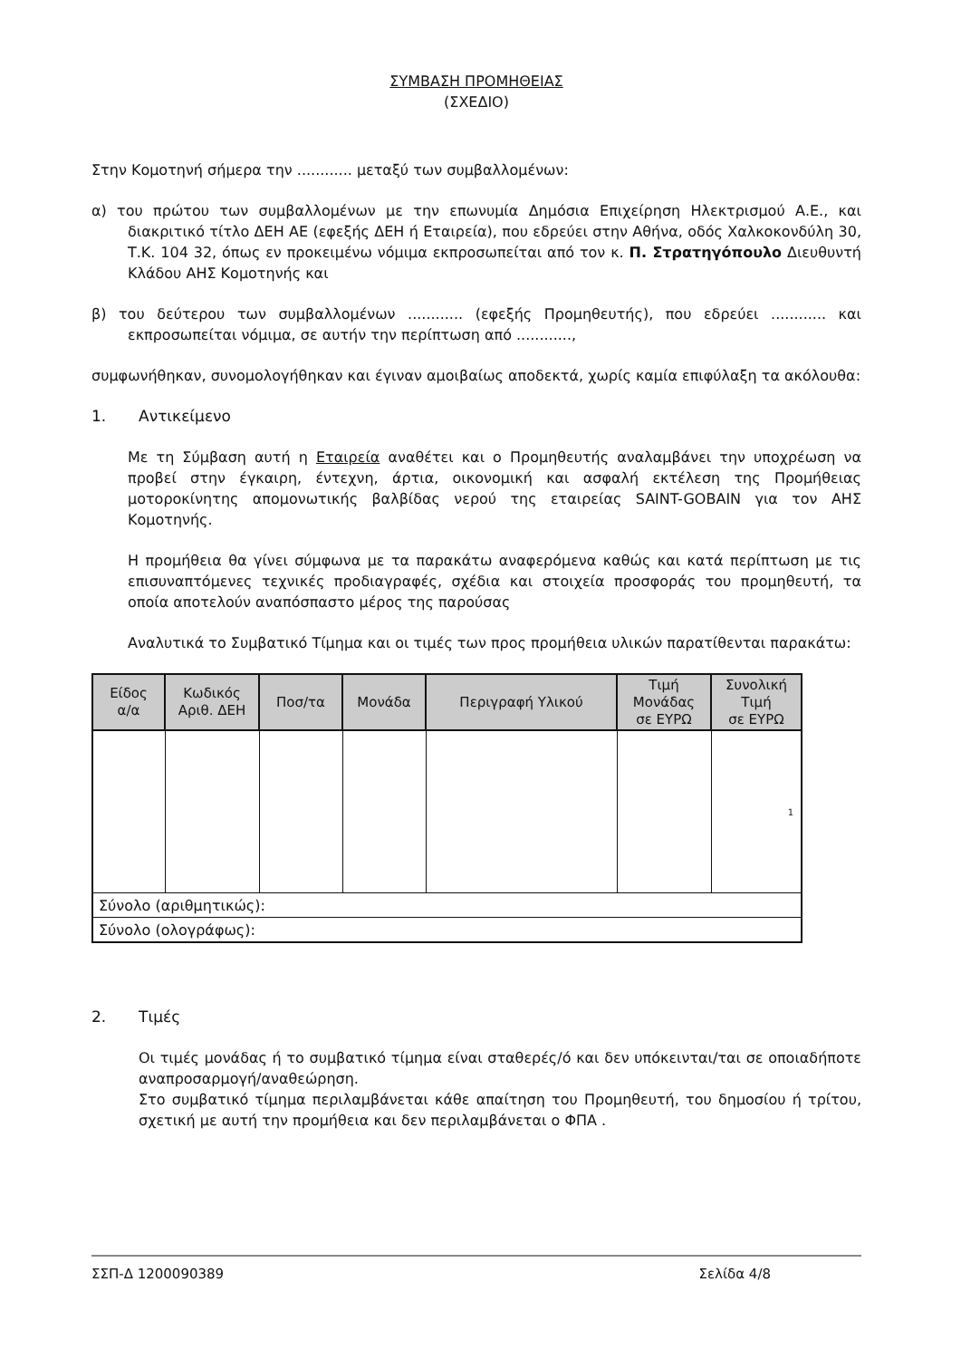ΣΥΜΒΑΣΗ ΠΡΟΜΗΘΕΙΑΣ
(ΣΧΕΔΙΟ)
Στην Κομοτηνή σήμερα την ............ μεταξύ των συμβαλλομένων:
α) του πρώτου των συμβαλλομένων με την επωνυμία Δημόσια Επιχείρηση Ηλεκτρισμού Α.Ε., και διακριτικό τίτλο ΔΕΗ ΑΕ (εφεξής ΔΕΗ ή Εταιρεία), που εδρεύει στην Αθήνα, οδός Χαλκοκονδύλη 30, Τ.Κ. 104 32, όπως εν προκειμένω νόμιμα εκπροσωπείται από τον κ. Π. Στρατηγόπουλο Διευθυντή Κλάδου ΑΗΣ Κομοτηνής και
β) του δεύτερου των συμβαλλομένων ............ (εφεξής Προμηθευτής), που εδρεύει ............ και εκπροσωπείται νόμιμα, σε αυτήν την περίπτωση από ............,
συμφωνήθηκαν, συνομολογήθηκαν και έγιναν αμοιβαίως αποδεκτά, χωρίς καμία επιφύλαξη τα ακόλουθα:
1. Αντικείμενο
Με τη Σύμβαση αυτή η Εταιρεία αναθέτει και ο Προμηθευτής αναλαμβάνει την υποχρέωση να προβεί στην έγκαιρη, έντεχνη, άρτια, οικονομική και ασφαλή εκτέλεση της Προμήθειας μοτοροκίνητης απομονωτικής βαλβίδας νερού της εταιρείας SAINT-GOBAIN για τον ΑΗΣ Κομοτηνής.
Η προμήθεια θα γίνει σύμφωνα με τα παρακάτω αναφερόμενα καθώς και κατά περίπτωση με τις επισυναπτόμενες τεχνικές προδιαγραφές, σχέδια και στοιχεία προσφοράς του προμηθευτή, τα οποία αποτελούν αναπόσπαστο μέρος της παρούσας
Αναλυτικά το Συμβατικό Τίμημα και οι τιμές των προς προμήθεια υλικών παρατίθενται παρακάτω:
| Είδος α/α | Κωδικός Αριθ. ΔΕΗ | Ποσ/τα | Μονάδα | Περιγραφή Υλικού | Τιμή Μονάδας σε ΕΥΡΩ | Συνολική Τιμή σε ΕΥΡΩ |
| --- | --- | --- | --- | --- | --- | --- |
| | | | | | | 1 |
| Σύνολο (αριθμητικώς): | | | | | | |
| Σύνολο (ολογράφως): | | | | | | |
2. Τιμές
Οι τιμές μονάδας ή το συμβατικό τίμημα είναι σταθερές/ό και δεν υπόκεινται/ται σε οποιαδήποτε αναπροσαρμογή/αναθεώρηση.
Στο συμβατικό τίμημα περιλαμβάνεται κάθε απαίτηση του Προμηθευτή, του δημοσίου ή τρίτου, σχετική με αυτή την προμήθεια και δεν περιλαμβάνεται ο ΦΠΑ .
ΣΣΠ-Δ 1200090389 Σελίδα 4/8